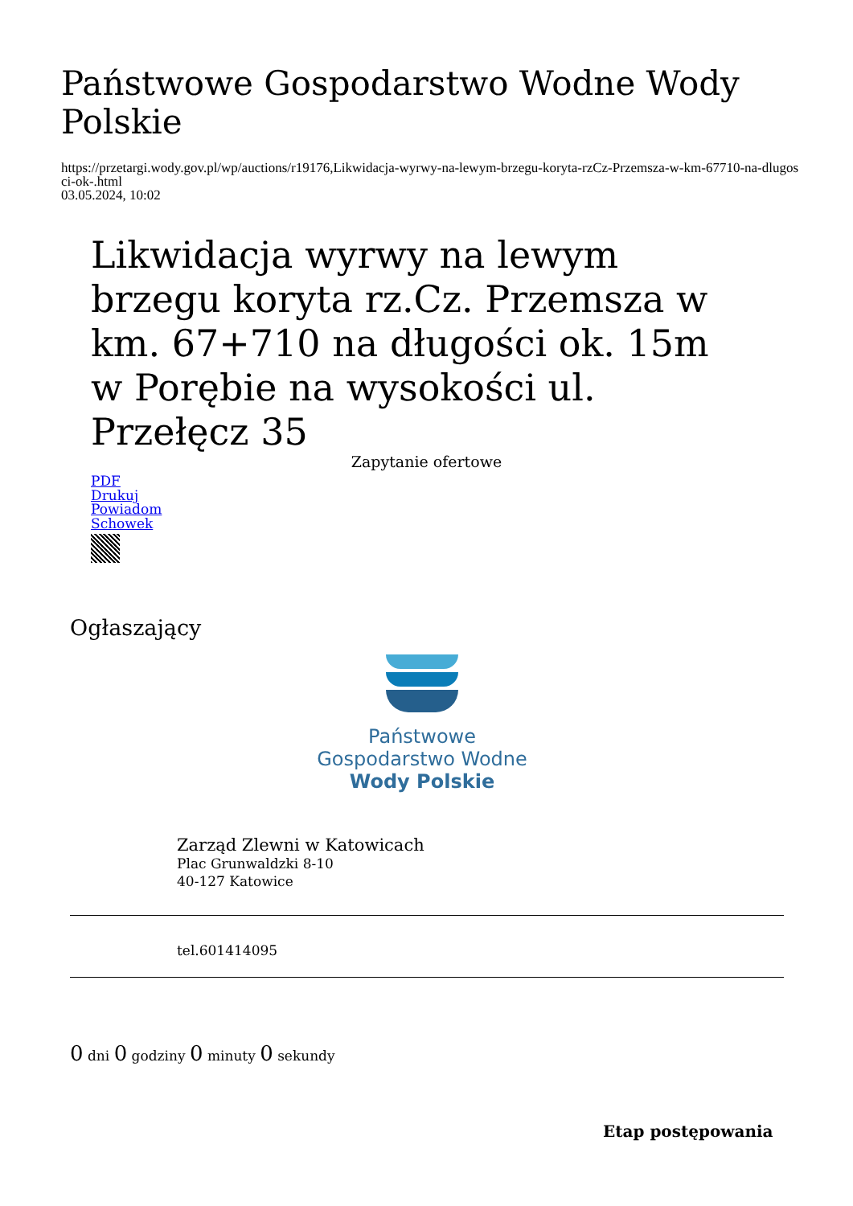Państwowe Gospodarstwo Wodne Wody Polskie
https://przetargi.wody.gov.pl/wp/auctions/r19176,Likwidacja-wyrwy-na-lewym-brzegu-koryta-rzCz-Przemsza-w-km-67710-na-dlugosci-ok-.html
03.05.2024, 10:02
Likwidacja wyrwy na lewym brzegu koryta rz.Cz. Przemsza w km. 67+710 na długości ok. 15m w Porębie na wysokości ul. Przełęcz 35
Zapytanie ofertowe
PDF
Drukuj
Powiadom
Schowek
Ogłaszający
Państwowe
Gospodarstwo Wodne
Wody Polskie
Zarząd Zlewni w Katowicach
Plac Grunwaldzki 8-10
40-127 Katowice
tel.601414095
0 dni 0 godziny 0 minuty 0 sekundy
Etap postępowania